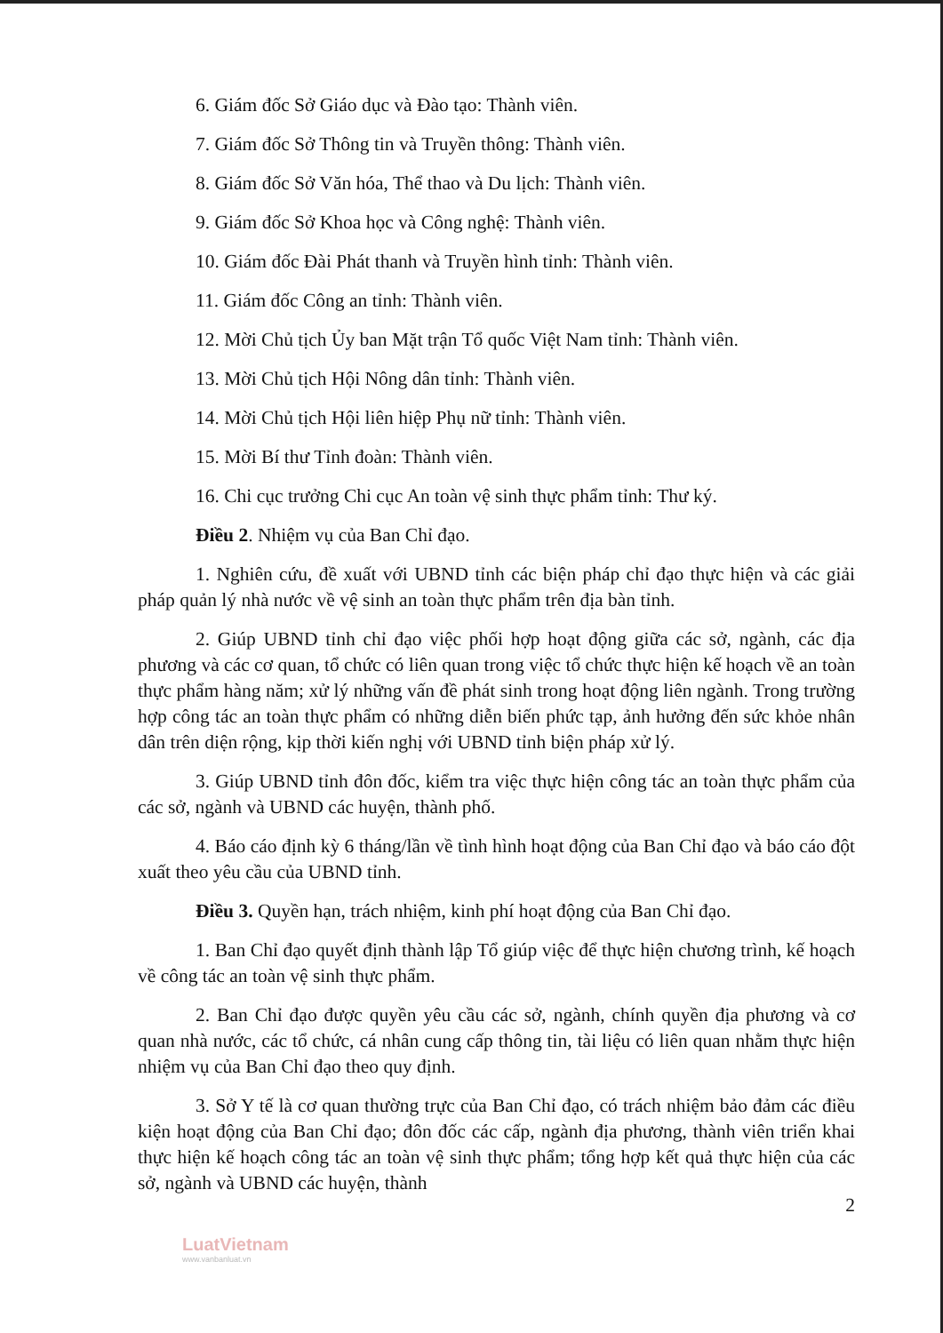6. Giám đốc Sở Giáo dục và Đào tạo: Thành viên.
7. Giám đốc Sở Thông tin và Truyền thông: Thành viên.
8. Giám đốc Sở Văn hóa, Thể thao và Du lịch: Thành viên.
9. Giám đốc Sở Khoa học và Công nghệ: Thành viên.
10. Giám đốc Đài Phát thanh và Truyền hình tỉnh: Thành viên.
11. Giám đốc Công an tỉnh: Thành viên.
12. Mời Chủ tịch Ủy ban Mặt trận Tổ quốc Việt Nam tỉnh: Thành viên.
13. Mời Chủ tịch Hội Nông dân tỉnh: Thành viên.
14. Mời Chủ tịch Hội liên hiệp Phụ nữ tỉnh: Thành viên.
15. Mời Bí thư Tỉnh đoàn: Thành viên.
16. Chi cục trưởng Chi cục An toàn vệ sinh thực phẩm tỉnh: Thư ký.
Điều 2. Nhiệm vụ của Ban Chỉ đạo.
1. Nghiên cứu, đề xuất với UBND tỉnh các biện pháp chỉ đạo thực hiện và các giải pháp quản lý nhà nước về vệ sinh an toàn thực phẩm trên địa bàn tỉnh.
2. Giúp UBND tỉnh chỉ đạo việc phối hợp hoạt động giữa các sở, ngành, các địa phương và các cơ quan, tổ chức có liên quan trong việc tổ chức thực hiện kế hoạch về an toàn thực phẩm hàng năm; xử lý những vấn đề phát sinh trong hoạt động liên ngành. Trong trường hợp công tác an toàn thực phẩm có những diễn biến phức tạp, ảnh hưởng đến sức khỏe nhân dân trên diện rộng, kịp thời kiến nghị với UBND tỉnh biện pháp xử lý.
3. Giúp UBND tỉnh đôn đốc, kiểm tra việc thực hiện công tác an toàn thực phẩm của các sở, ngành và UBND các huyện, thành phố.
4. Báo cáo định kỳ 6 tháng/lần về tình hình hoạt động của Ban Chỉ đạo và báo cáo đột xuất theo yêu cầu của UBND tỉnh.
Điều 3. Quyền hạn, trách nhiệm, kinh phí hoạt động của Ban Chỉ đạo.
1. Ban Chỉ đạo quyết định thành lập Tổ giúp việc để thực hiện chương trình, kế hoạch về công tác an toàn vệ sinh thực phẩm.
2. Ban Chỉ đạo được quyền yêu cầu các sở, ngành, chính quyền địa phương và cơ quan nhà nước, các tổ chức, cá nhân cung cấp thông tin, tài liệu có liên quan nhằm thực hiện nhiệm vụ của Ban Chỉ đạo theo quy định.
3. Sở Y tế là cơ quan thường trực của Ban Chỉ đạo, có trách nhiệm bảo đảm các điều kiện hoạt động của Ban Chỉ đạo; đôn đốc các cấp, ngành địa phương, thành viên triển khai thực hiện kế hoạch công tác an toàn vệ sinh thực phẩm; tổng hợp kết quả thực hiện của các sở, ngành và UBND các huyện, thành
2
LuatVietnam
www.vanbanluat.vn